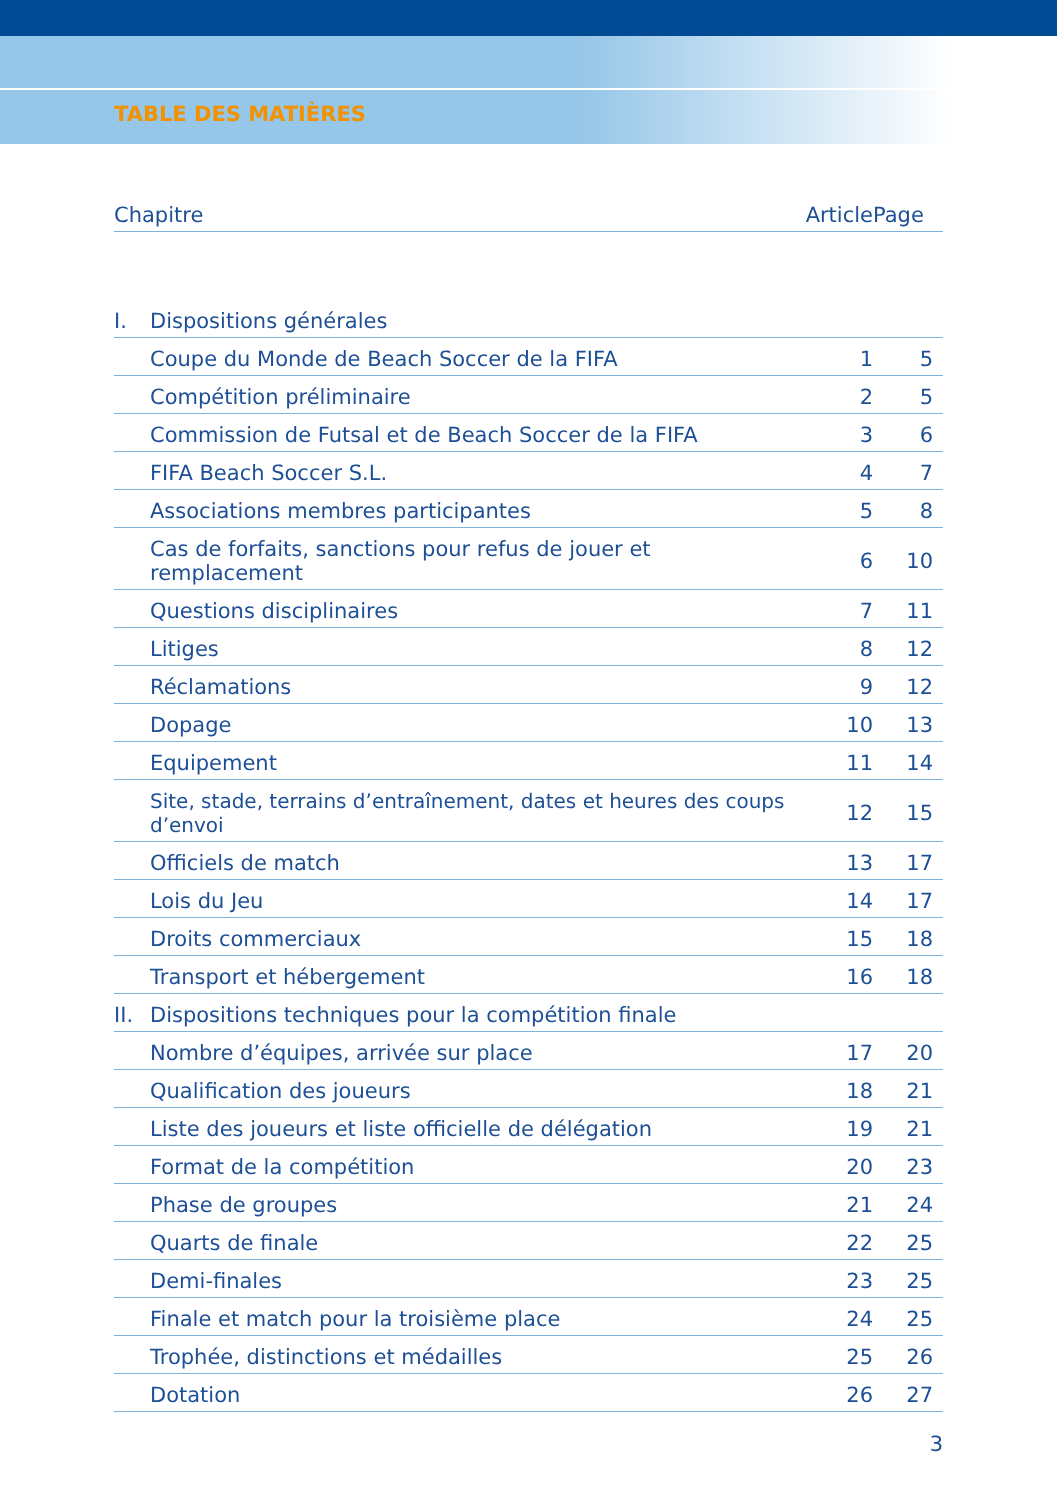TABLE DES MATIÈRES
| Chapitre | | Article | Page |
| --- | --- | --- | --- |
| I. | Dispositions générales | | |
| | Coupe du Monde de Beach Soccer de la FIFA | 1 | 5 |
| | Compétition préliminaire | 2 | 5 |
| | Commission de Futsal et de Beach Soccer de la FIFA | 3 | 6 |
| | FIFA Beach Soccer S.L. | 4 | 7 |
| | Associations membres participantes | 5 | 8 |
| | Cas de forfaits, sanctions pour refus de jouer et remplacement | 6 | 10 |
| | Questions disciplinaires | 7 | 11 |
| | Litiges | 8 | 12 |
| | Réclamations | 9 | 12 |
| | Dopage | 10 | 13 |
| | Equipement | 11 | 14 |
| | Site, stade, terrains d’entraînement, dates et heures des coups d’envoi | 12 | 15 |
| | Officiels de match | 13 | 17 |
| | Lois du Jeu | 14 | 17 |
| | Droits commerciaux | 15 | 18 |
| | Transport et hébergement | 16 | 18 |
| II. | Dispositions techniques pour la compétition finale | | |
| | Nombre d’équipes, arrivée sur place | 17 | 20 |
| | Qualification des joueurs | 18 | 21 |
| | Liste des joueurs et liste officielle de délégation | 19 | 21 |
| | Format de la compétition | 20 | 23 |
| | Phase de groupes | 21 | 24 |
| | Quarts de finale | 22 | 25 |
| | Demi-finales | 23 | 25 |
| | Finale et match pour la troisième place | 24 | 25 |
| | Trophée, distinctions et médailles | 25 | 26 |
| | Dotation | 26 | 27 |
3